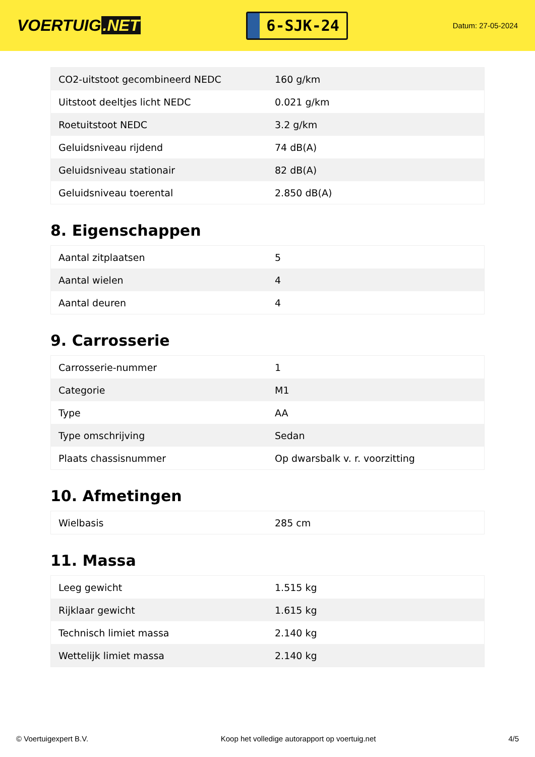VOERTUIG.NET
6-SJK-24
Datum: 27-05-2024
| CO2-uitstoot gecombineerd NEDC | 160 g/km |
| Uitstoot deeltjes licht NEDC | 0.021 g/km |
| Roetuitstoot NEDC | 3.2 g/km |
| Geluidsniveau rijdend | 74 dB(A) |
| Geluidsniveau stationair | 82 dB(A) |
| Geluidsniveau toerental | 2.850 dB(A) |
8. Eigenschappen
| Aantal zitplaatsen | 5 |
| Aantal wielen | 4 |
| Aantal deuren | 4 |
9. Carrosserie
| Carrosserie-nummer | 1 |
| Categorie | M1 |
| Type | AA |
| Type omschrijving | Sedan |
| Plaats chassisnummer | Op dwarsbalk v. r. voorzitting |
10. Afmetingen
| Wielbasis | 285 cm |
11. Massa
| Leeg gewicht | 1.515 kg |
| Rijklaar gewicht | 1.615 kg |
| Technisch limiet massa | 2.140 kg |
| Wettelijk limiet massa | 2.140 kg |
© Voertuigexpert B.V. Koop het volledige autorapport op voertuig.net 4/5